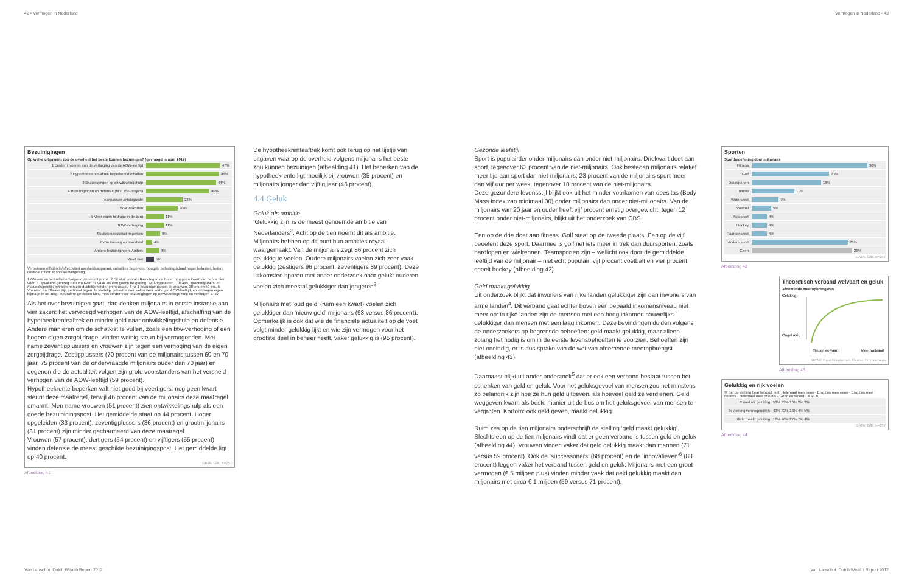42 • Vermogen in Nederland Vermogen in Nederland • 43
Bezuinigingen
Op welke uitgave(n) zou de overheid het beste kunnen bezuinigen? (gevraagd in april 2012)
1 Eerder invoeren van de verhoging van de AOW-leeftijd 47%
2 Hypotheekrente-aftrek beperken/afschaffen 46%
3 Bezuinigingen op ontwikkelingshulp 44%
4 Bezuinigingen op defensie (bijv. JSF-project) 40%
Aanpassen ontslagrecht 23%
WW verkorten 20%
5 Meer eigen bijdrage in de zorg 11%
BTW-verhoging 11%
Studiebeursstelsel beperken 9%
Extra toeslag op brandstof 4%
Andere bezuinigingen: Anders 8%
Weet niet 5%
Verbeteren efficiëntie/effectiviteit overheidsapparaat, subsidies beperken, hoogste belastingschaal hoger belasten, betere controle misbruik sociale wetgeving.
1 60+-ers en ‘actualiteitenvolgers’ vinden dit prima. 2 Dit stuit vooral 40-ers tegen de borst, nog geen kwart van hen is hier voor. 3 Opvallend genoeg zien vrouwen dit vaak als een goede besparing. WO-opgeleiden, 70+-ers, ‘grootmiljonairs’ en maatschappelijk betrokkenen zijn duidelijk minder enthousiast. 4 Nr 1 bezuinigingspost bij vrouwen, 30-ers en 50-ers. 5 Vrouwen en 70+-ers zijn pertinent tegen. In stedelijk gebied is men vaker voor verhogen AOW-leeftijd, en verhogen eigen bijdrage in de zorg. In ruralere gebieden kiest men eerder voor bezuinigingen op ontwikkelings-hulp en verhogen BTW.
Als het over bezuinigen gaat, dan denken miljonairs in eerste instantie aan vier zaken: het vervroegd verhogen van de AOW-leeftijd, afschaffing van de hypotheekrenteaftrek en minder geld naar ontwikkelingshulp en defensie. Andere manieren om de schatkist te vullen, zoals een btw-verhoging of een hogere eigen zorgbijdrage, vinden weinig steun bij vermogenden. Met name zeventigplussers en vrouwen zijn tegen een verhoging van de eigen zorgbijdrage. Zestigplussers (70 procent van de miljonairs tussen 60 en 70 jaar, 75 procent van de ondervraagde miljonairs ouder dan 70 jaar) en degenen die de actualiteit volgen zijn grote voorstanders van het versneld verhogen van de AOW-leeftijd (59 procent).
Hypotheekrente beperken valt niet goed bij veertigers: nog geen kwart steunt deze maatregel, terwijl 46 procent van de miljonairs deze maatregel omarmt. Men name vrouwen (51 procent) zien ontwikkelingshulp als een goede bezuinigingspost. Het gemiddelde staat op 44 procent. Hoger opgeleiden (33 procent), zeventigplussers (36 procent) en grootmiljonairs (31 procent) zijn minder gecharmeerd van deze maatregel.
Vrouwen (57 procent), dertigers (54 procent) en vijftigers (55 procent) vinden defensie de meest geschikte bezuinigingspost. Het gemiddelde ligt op 40 procent.
DATA: GfK; n=257
Afbeelding 41
De hypotheekrenteaftrek komt ook terug op het lijstje van uitgaven waarop de overheid volgens miljonairs het beste zou kunnen bezuinigen (afbeelding 41). Het beperken van de hypotheekrentе ligt moeilijk bij vrouwen (35 procent) en miljonairs jonger dan vijftig jaar (46 procent).
4.4 Geluk
Geluk als ambitie
‘Gelukkig zijn’ is de meest genoemde ambitie van Nederlanders<sup>2</sup>. Acht op de tien noemt dit als ambitie. Miljonairs hebben op dit punt hun ambities royaal waargemaakt. Van de miljonairs zegt 86 procent zich gelukkig te voelen. Oudere miljonairs voelen zich zeer vaak gelukkig (zestigers 96 procent, zeventigers 89 procent). Deze uitkomsten sporen met ander onderzoek naar geluk: ouderen voelen zich meestal gelukkiger dan jongeren<sup>3</sup>.
Miljonairs met ‘oud geld’ (ruim een kwart) voelen zich gelukkiger dan ‘nieuw geld’ miljonairs (93 versus 86 procent). Opmerkelijk is ook dat wie de financiële actualiteit op de voet volgt minder gelukkig lijkt en wie zijn vermogen voor het grootste deel in beheer heeft, vaker gelukkig is (95 procent).
Gezonde leefstijl
Sport is populairder onder miljonairs dan onder niet-miljonairs. Driekwart doet aan sport, tegenover 63 procent van de niet-miljonairs. Ook besteden miljonairs relatief meer tijd aan sport dan niet-miljonairs: 23 procent van de miljonairs sport meer dan vijf uur per week, tegenover 18 procent van de niet-miljonairs.
Deze gezondere levensstijl blijkt ook uit het minder voorkomen van obesitas (Body Mass Index van minimaal 30) onder miljonairs dan onder niet-miljonairs. Van de miljonairs van 20 jaar en ouder heeft vijf procent ernstig overgewicht, tegen 12 procent onder niet-miljonairs, blijkt uit het onderzoek van CBS.
Een op de drie doet aan fitness. Golf staat op de tweede plaats. Een op de vijf beoefent deze sport. Daarmee is golf net iets meer in trek dan duursporten, zoals hardlopen en wielrennen. Teamsporten zijn – wellicht ook door de gemiddelde leeftijd van de miljonair – niet echt populair: vijf procent voetbalt en vier procent speelt hockey (afbeelding 42).
Geld maakt gelukkig
Uit onderzoek blijkt dat inwoners van rijke landen gelukkiger zijn dan inwoners van arme landen<sup>4</sup>. Dit verband gaat echter boven een bepaald inkomensniveau niet meer op: in rijke landen zijn de mensen met een hoog inkomen nauwelijks gelukkiger dan mensen met een laag inkomen. Deze bevindingen duiden volgens de onderzoekers op begrensde behoeften: geld maakt gelukkig, maar alleen zolang het nodig is om in de eerste levensbehoeften te voorzien. Behoeften zijn niet oneindig, er is dus sprake van de wet van afnemende meeropbrengst (afbeelding 43).
Daarnaast blijkt uit ander onderzoek<sup>5</sup> dat er ook een verband bestaat tussen het schenken van geld en geluk. Voor het geluksgevoel van mensen zou het minstens zo belangrijk zijn hoe ze hun geld uitgeven, als hoeveel geld ze verdienen. Geld weggeven kwam als beste manier uit de bus om het geluksgevoel van mensen te vergroten. Kortom: ook geld geven, maakt gelukkig.
Ruim zes op de tien miljonairs onderschrijft de stelling ‘geld maakt gelukkig’. Slechts een op de tien miljonairs vindt dat er geen verband is tussen geld en geluk (afbeelding 44). Vrouwen vinden vaker dat geld gelukkig maakt dan mannen (71 versus 59 procent). Ook de ‘successoners’ (68 procent) en de ‘innovatieven’<sup>6</sup> (83 procent) leggen vaker het verband tussen geld en geluk. Miljonairs met een groot vermogen (€ 5 miljoen plus) vinden minder vaak dat geld gelukkig maakt dan miljonairs met circa € 1 miljoen (59 versus 71 procent).
Sporten
Sportbeoefening door miljonairs
Fitness 30%
Golf 20%
Duursporten 18%
Tennis 11%
Watersport 7%
Voetbal 5%
Autosport 4%
Hockey 4%
Paardensport 4%
Andere sport 25%
Geen 26%
DATA: GfK; n=257
Afbeelding 42
Theoretisch verband welvaart en geluk
Afnemende meeropbrengsten
Gelukkig
Ongelukkig
Minder welvaart
Meer welvaart
BRON: Ruut Veenhoven, Denise Timmermans
Afbeelding 43
Gelukkig en rijk voelen
% dat de stelling beantwoordt met: Helemaal mee eens · Enigzins mee eens · Enigzins mee oneens · Helemaal mee oneens · Geen antwoord · = RIJK
Ik voel mij gelukkig 53% 33% 10% 2% 2%
Ik voel mij vermogend/rijk 43% 32% 16% 4% 5%
Geld maakt gelukkig 16% 46% 27% 7% 4%
DATA: GfK; n=257
Afbeelding 44
Van Lanschot: Dutch Wealth Report 2012 Van Lanschot: Dutch Wealth Report 2012